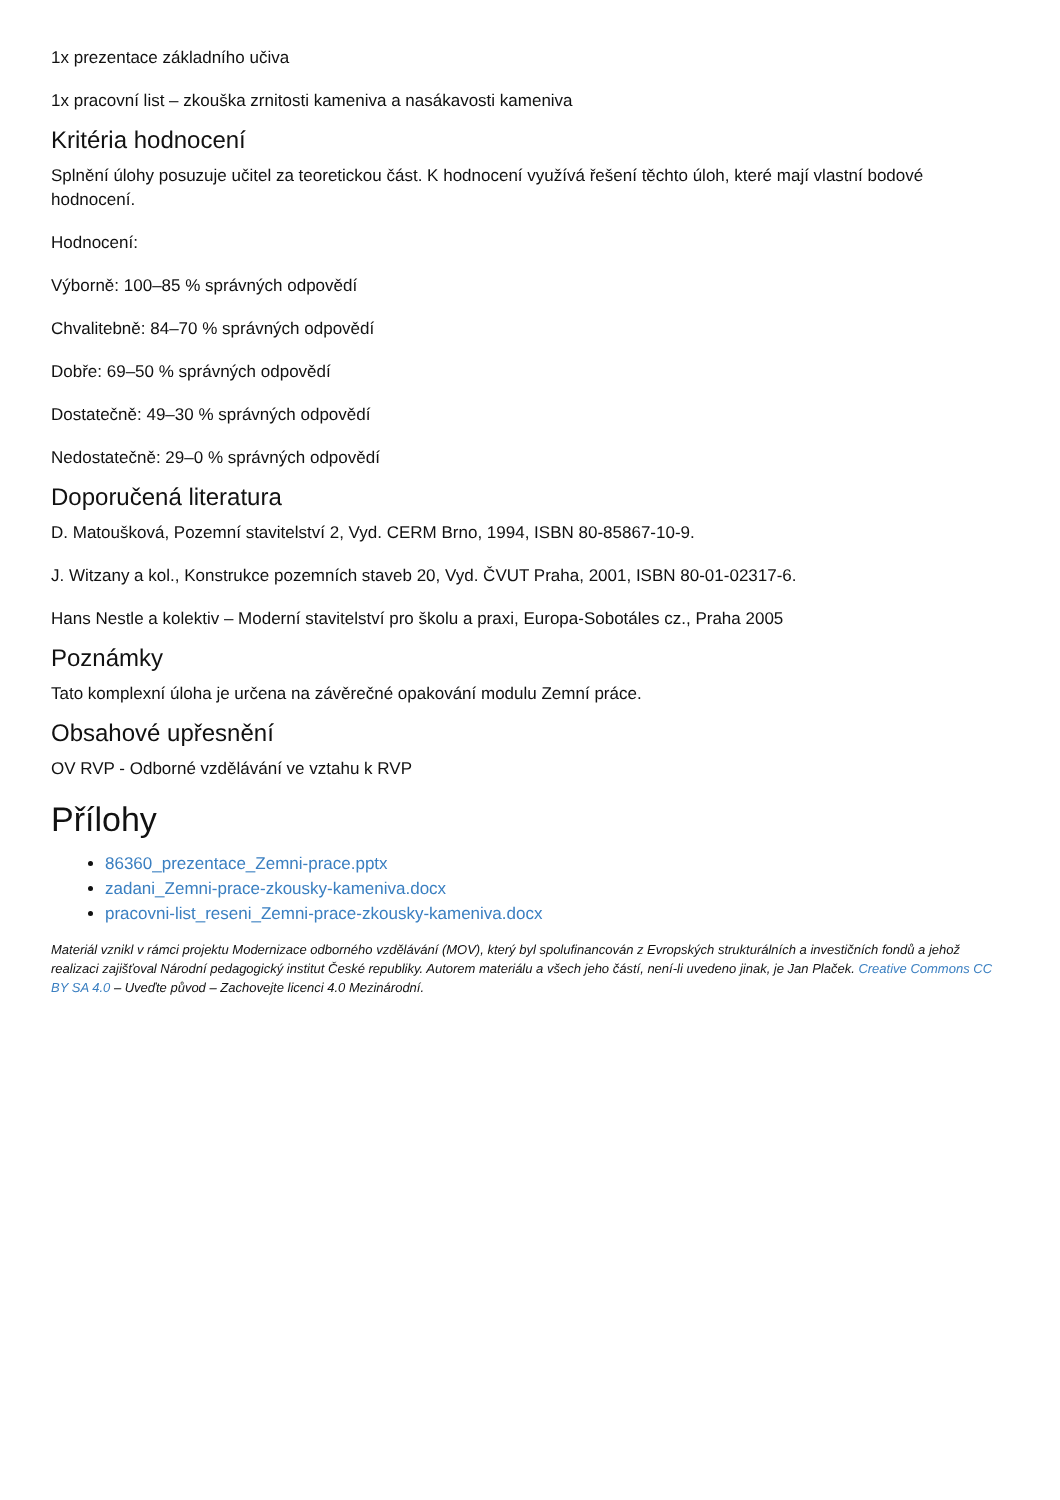1x prezentace základního učiva
1x pracovní list – zkouška zrnitosti kameniva a nasákavosti kameniva
Kritéria hodnocení
Splnění úlohy posuzuje učitel za teoretickou část. K hodnocení využívá řešení těchto úloh, které mají vlastní bodové hodnocení.
Hodnocení:
Výborně: 100–85 % správných odpovědí
Chvalitebně: 84–70 % správných odpovědí
Dobře: 69–50 % správných odpovědí
Dostatečně: 49–30 % správných odpovědí
Nedostatečně: 29–0 % správných odpovědí
Doporučená literatura
D. Matoušková, Pozemní stavitelství 2, Vyd. CERM Brno, 1994, ISBN 80-85867-10-9.
J. Witzany a kol., Konstrukce pozemních staveb 20, Vyd. ČVUT Praha, 2001, ISBN 80-01-02317-6.
Hans Nestle a kolektiv – Moderní stavitelství pro školu a praxi, Europa-Sobotáles cz., Praha 2005
Poznámky
Tato komplexní úloha je určena na závěrečné opakování modulu Zemní práce.
Obsahové upřesnění
OV RVP - Odborné vzdělávání ve vztahu k RVP
Přílohy
86360_prezentace_Zemni-prace.pptx
zadani_Zemni-prace-zkousky-kameniva.docx
pracovni-list_reseni_Zemni-prace-zkousky-kameniva.docx
Materiál vznikl v rámci projektu Modernizace odborného vzdělávání (MOV), který byl spolufinancován z Evropských strukturálních a investičních fondů a jehož realizaci zajišťoval Národní pedagogický institut České republiky. Autorem materiálu a všech jeho částí, není-li uvedeno jinak, je Jan Plaček. Creative Commons CC BY SA 4.0 – Uveďte původ – Zachovejte licenci 4.0 Mezinárodní.